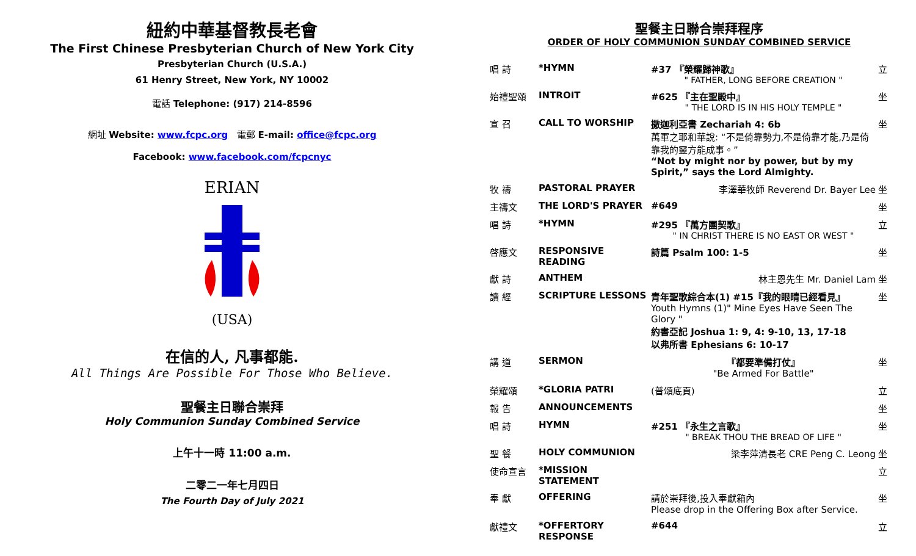紐約中華基督教長老會
The First Chinese Presbyterian Church of New York City
Presbyterian Church (U.S.A.)
61 Henry Street, New York, NY 10002
電話 Telephone: (917) 214-8596
網址 Website: www.fcpc.org 電郵 E-mail: office@fcpc.org
Facebook: www.facebook.com/fcpcnyc
ERIAN
(USA)
在信的人, 凡事都能.
All Things Are Possible For Those Who Believe.
聖餐主日聯合崇拜
Holy Communion Sunday Combined Service
上午十一時 11:00 a.m.
二零二一年七月四日
The Fourth Day of July 2021
聖餐主日聯合崇拜程序
ORDER OF HOLY COMMUNION SUNDAY COMBINED SERVICE
| 唱 詩 | *HYMN | #37 『榮耀歸神歌』 " FATHER, LONG BEFORE CREATION " | 立 |
| 始禮聖頌 | INTROIT | #625 『主在聖殿中』 " THE LORD IS IN HIS HOLY TEMPLE " | 坐 |
| 宣 召 | CALL TO WORSHIP | 撒迦利亞書 Zechariah 4: 6b 萬軍之耶和華說: “不是倚靠勢力,不是倚靠才能,乃是倚靠我的靈方能成事。” “Not by might nor by power, but by my Spirit,” says the Lord Almighty. | 坐 |
| 牧 禱 | PASTORAL PRAYER | 李澤華牧師 Reverend Dr. Bayer Lee | 坐 |
| 主禱文 | THE LORD'S PRAYER | #649 | 坐 |
| 唱 詩 | *HYMN | #295 『萬方團契歌』 " IN CHRIST THERE IS NO EAST OR WEST " | 立 |
| 啓應文 | RESPONSIVE READING | 詩篇 Psalm 100: 1-5 | 坐 |
| 獻 詩 | ANTHEM | 林主恩先生 Mr. Daniel Lam | 坐 |
| 讀 經 | SCRIPTURE LESSONS | 青年聖歌綜合本(1) #15『我的眼睛已經看見』 Youth Hymns (1)" Mine Eyes Have Seen The Glory " 約書亞記 Joshua 1: 9, 4: 9-10, 13, 17-18 以弗所書 Ephesians 6: 10-17 | 坐 |
| 講 道 | SERMON | 『都要準備打仗』 "Be Armed For Battle" | 坐 |
| 榮耀頌 | *GLORIA PATRI | (普頌底頁) | 立 |
| 報 告 | ANNOUNCEMENTS | | 坐 |
| 唱 詩 | HYMN | #251 『永生之言歌』 " BREAK THOU THE BREAD OF LIFE " | 坐 |
| 聖 餐 | HOLY COMMUNION | 梁李萍清長老 CRE Peng C. Leong | 坐 |
| 使命宣言 | *MISSION STATEMENT | | 立 |
| 奉 獻 | OFFERING | 請於崇拜後,投入奉獻箱內 Please drop in the Offering Box after Service. | 坐 |
| 獻禮文 | *OFFERTORY RESPONSE | #644 | 立 |